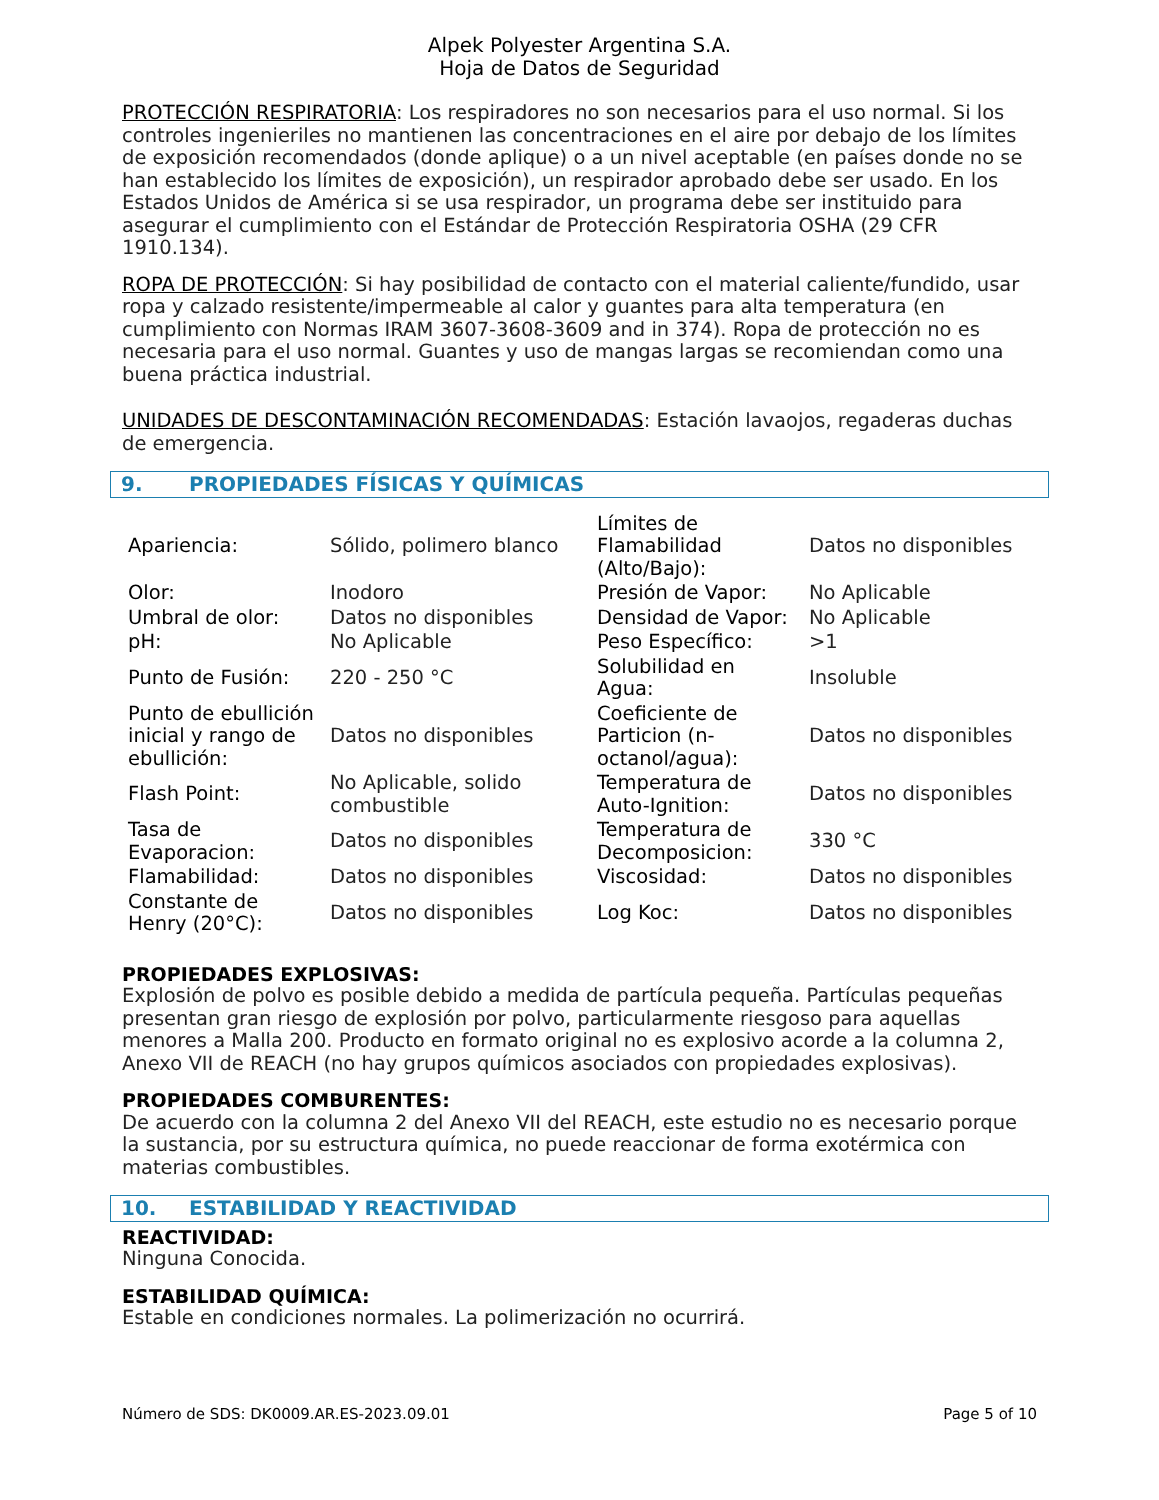Alpek Polyester Argentina S.A.
Hoja de Datos de Seguridad
PROTECCIÓN RESPIRATORIA: Los respiradores no son necesarios para el uso normal. Si los controles ingenieriles no mantienen las concentraciones en el aire por debajo de los límites de exposición recomendados (donde aplique) o a un nivel aceptable (en países donde no se han establecido los límites de exposición), un respirador aprobado debe ser usado. En los Estados Unidos de América si se usa respirador, un programa debe ser instituido para asegurar el cumplimiento con el Estándar de Protección Respiratoria OSHA (29 CFR 1910.134).
ROPA DE PROTECCIÓN: Si hay posibilidad de contacto con el material caliente/fundido, usar ropa y calzado resistente/impermeable al calor y guantes para alta temperatura (en cumplimiento con Normas IRAM 3607-3608-3609 and in 374). Ropa de protección no es necesaria para el uso normal. Guantes y uso de mangas largas se recomiendan como una buena práctica industrial.
UNIDADES DE DESCONTAMINACIÓN RECOMENDADAS: Estación lavaojos, regaderas duchas de emergencia.
9. PROPIEDADES FÍSICAS Y QUÍMICAS
| Apariencia: | Sólido, polimero blanco | Límites de Flamabilidad (Alto/Bajo): | Datos no disponibles |
| Olor: | Inodoro | Presión de Vapor: | No Aplicable |
| Umbral de olor: | Datos no disponibles | Densidad de Vapor: | No Aplicable |
| pH: | No Aplicable | Peso Específico: | >1 |
| Punto de Fusión: | 220 - 250 °C | Solubilidad en Agua: | Insoluble |
| Punto de ebullición inicial y rango de ebullición: | Datos no disponibles | Coeficiente de Particion (n-octanol/agua): | Datos no disponibles |
| Flash Point: | No Aplicable, solido combustible | Temperatura de Auto-Ignition: | Datos no disponibles |
| Tasa de Evaporacion: | Datos no disponibles | Temperatura de Decomposicion: | 330 °C |
| Flamabilidad: | Datos no disponibles | Viscosidad: | Datos no disponibles |
| Constante de Henry (20°C): | Datos no disponibles | Log Koc: | Datos no disponibles |
PROPIEDADES EXPLOSIVAS:
Explosión de polvo es posible debido a medida de partícula pequeña. Partículas pequeñas presentan gran riesgo de explosión por polvo, particularmente riesgoso para aquellas menores a Malla 200. Producto en formato original no es explosivo acorde a la columna 2, Anexo VII de REACH (no hay grupos químicos asociados con propiedades explosivas).
PROPIEDADES COMBURENTES:
De acuerdo con la columna 2 del Anexo VII del REACH, este estudio no es necesario porque la sustancia, por su estructura química, no puede reaccionar de forma exotérmica con materias combustibles.
10. ESTABILIDAD Y REACTIVIDAD
REACTIVIDAD:
Ninguna Conocida.
ESTABILIDAD QUÍMICA:
Estable en condiciones normales. La polimerización no ocurrirá.
Número de SDS: DK0009.AR.ES-2023.09.01 Page 5 of 10